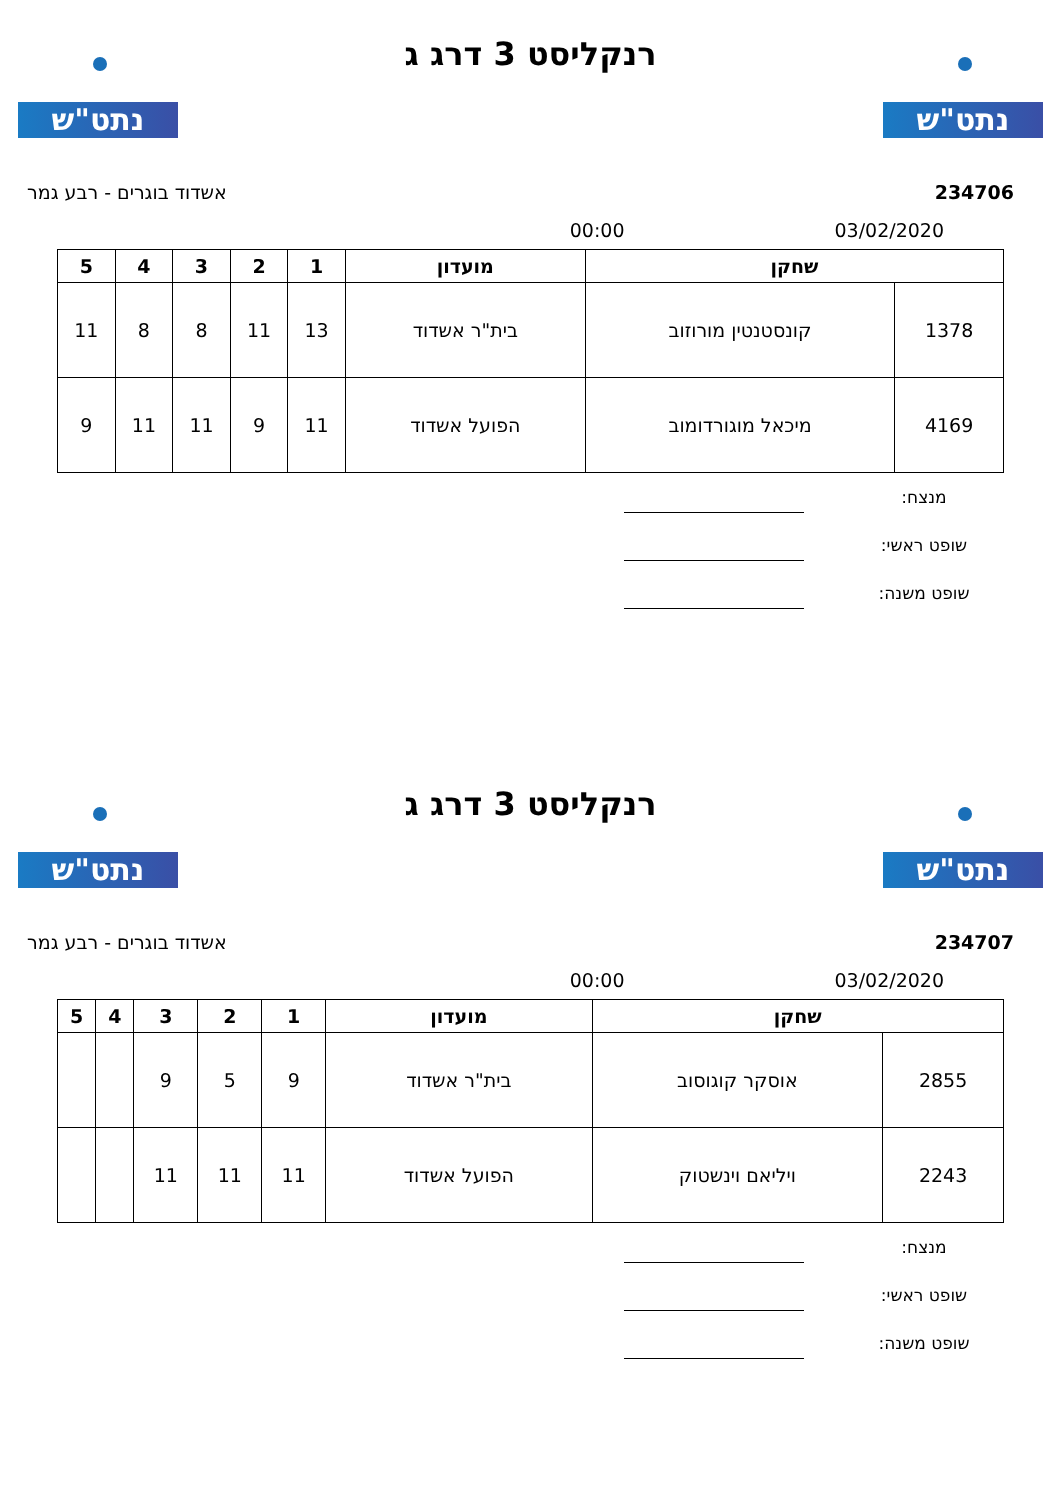נתט"ש נתט"ש
רנקליסט 3 דרג ג
234706 אשדוד בוגרים - רבע גמר
03/02/2020 00:00
| שחקן | | מועדון | 1 | 2 | 3 | 4 | 5 |
| --- | --- | --- | --- | --- | --- | --- | --- |
| 1378 | קונסטנטין מורוזוב | בית"ר אשדוד | 13 | 11 | 8 | 8 | 11 |
| 4169 | מיכאל מוגורדומוב | הפועל אשדוד | 11 | 9 | 11 | 11 | 9 |
מנצח:
שופט ראשי:
שופט משנה:
נתט"ש נתט"ש
רנקליסט 3 דרג ג
234707 אשדוד בוגרים - רבע גמר
03/02/2020 00:00
| שחקן | | מועדון | 1 | 2 | 3 | 4 | 5 |
| --- | --- | --- | --- | --- | --- | --- | --- |
| 2855 | אוסקר קוגוסוב | בית"ר אשדוד | 9 | 5 | 9 | | |
| 2243 | ויליאם וינשטוק | הפועל אשדוד | 11 | 11 | 11 | | |
מנצח:
שופט ראשי:
שופט משנה: